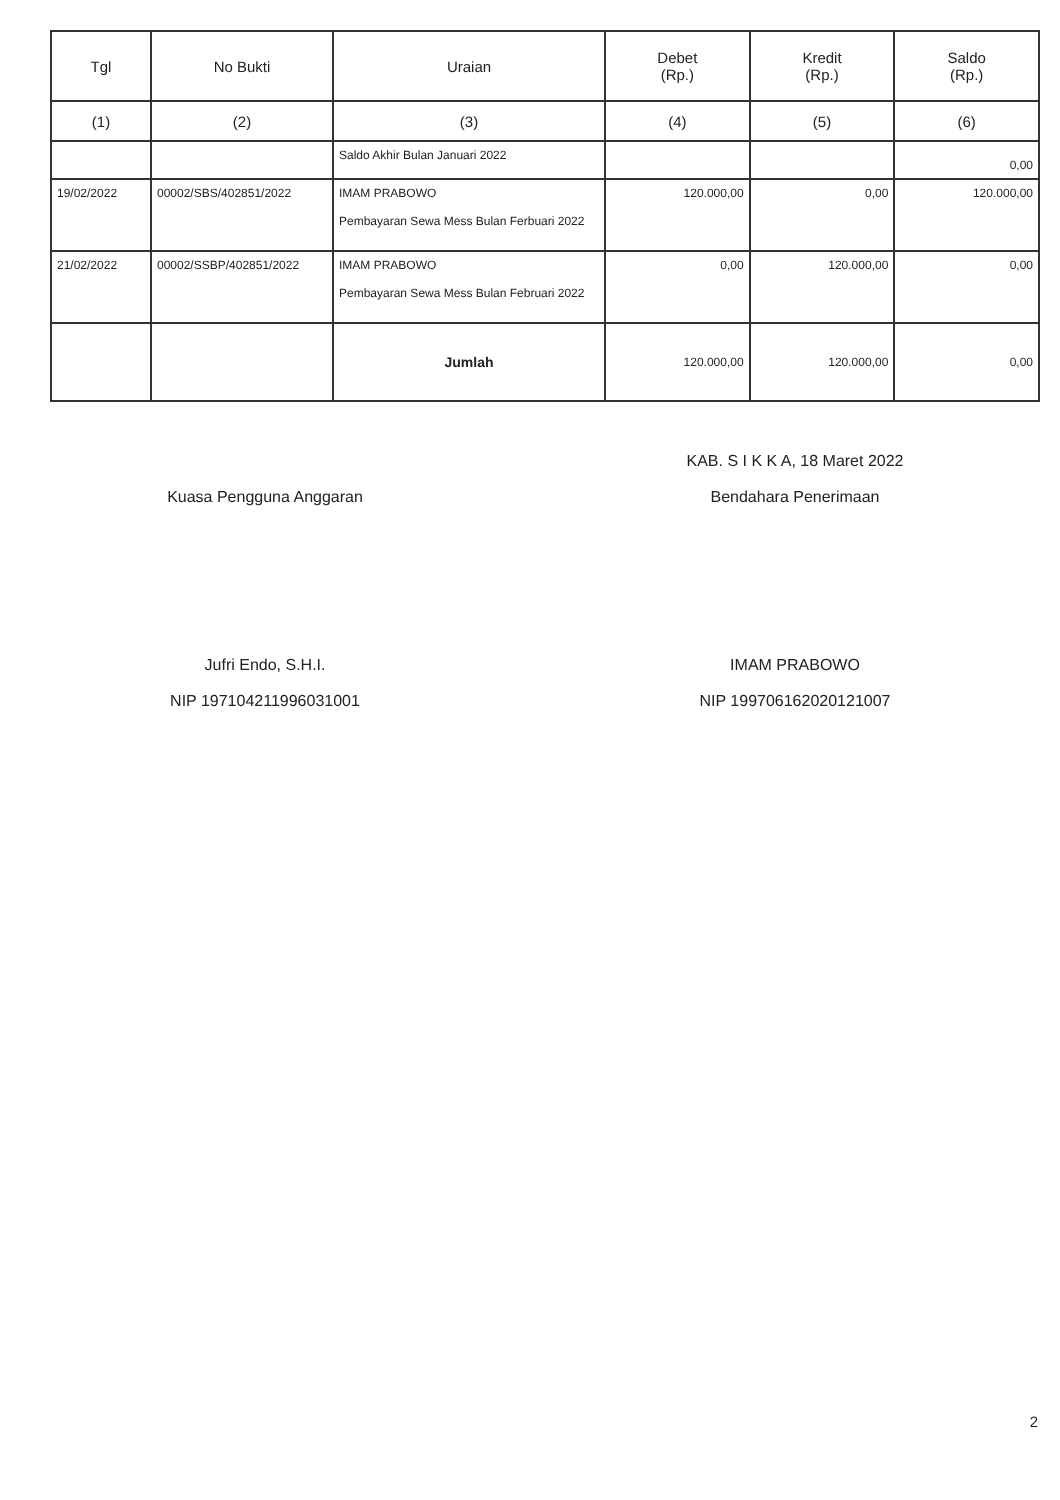| Tgl | No Bukti | Uraian | Debet (Rp.) | Kredit (Rp.) | Saldo (Rp.) |
| --- | --- | --- | --- | --- | --- |
| (1) | (2) | (3) | (4) | (5) | (6) |
| | | Saldo Akhir Bulan Januari 2022 | | | 0,00 |
| 19/02/2022 | 00002/SBS/402851/2022 | IMAM PRABOWO Pembayaran Sewa Mess Bulan Ferbuari 2022 | 120.000,00 | 0,00 | 120.000,00 |
| 21/02/2022 | 00002/SSBP/402851/2022 | IMAM PRABOWO Pembayaran Sewa Mess Bulan Februari 2022 | 0,00 | 120.000,00 | 0,00 |
| | | Jumlah | 120.000,00 | 120.000,00 | 0,00 |
Kuasa Pengguna Anggaran
Jufri Endo, S.H.I.
NIP 197104211996031001
KAB. S I K K A, 18 Maret 2022
Bendahara Penerimaan
IMAM PRABOWO
NIP 199706162020121007
2